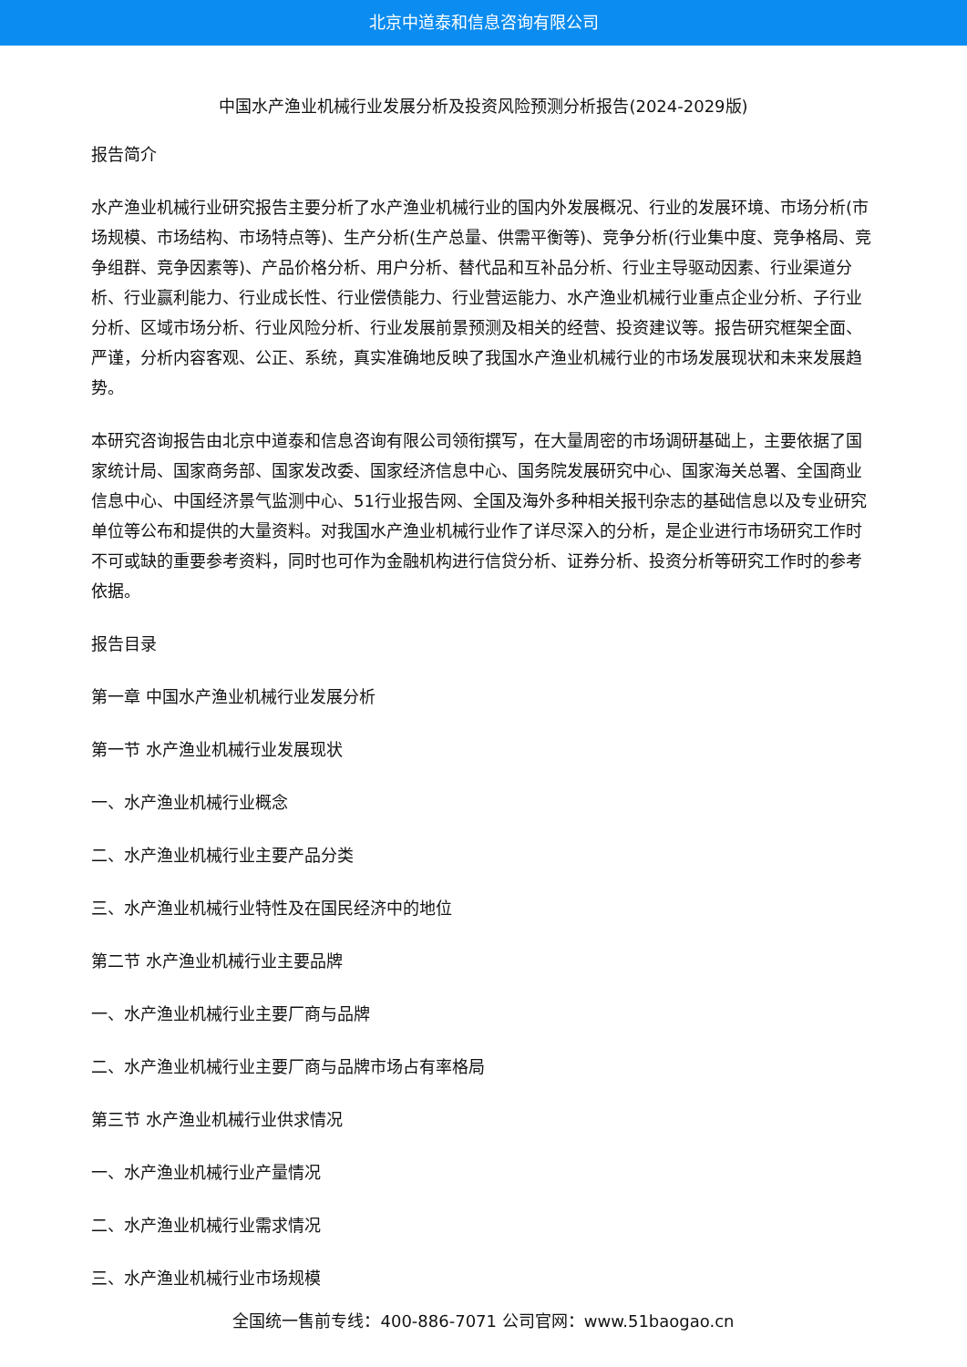北京中道泰和信息咨询有限公司
中国水产渔业机械行业发展分析及投资风险预测分析报告(2024-2029版)
报告简介
水产渔业机械行业研究报告主要分析了水产渔业机械行业的国内外发展概况、行业的发展环境、市场分析(市场规模、市场结构、市场特点等)、生产分析(生产总量、供需平衡等)、竞争分析(行业集中度、竞争格局、竞争组群、竞争因素等)、产品价格分析、用户分析、替代品和互补品分析、行业主导驱动因素、行业渠道分析、行业赢利能力、行业成长性、行业偿债能力、行业营运能力、水产渔业机械行业重点企业分析、子行业分析、区域市场分析、行业风险分析、行业发展前景预测及相关的经营、投资建议等。报告研究框架全面、严谨，分析内容客观、公正、系统，真实准确地反映了我国水产渔业机械行业的市场发展现状和未来发展趋势。
本研究咨询报告由北京中道泰和信息咨询有限公司领衔撰写，在大量周密的市场调研基础上，主要依据了国家统计局、国家商务部、国家发改委、国家经济信息中心、国务院发展研究中心、国家海关总署、全国商业信息中心、中国经济景气监测中心、51行业报告网、全国及海外多种相关报刊杂志的基础信息以及专业研究单位等公布和提供的大量资料。对我国水产渔业机械行业作了详尽深入的分析，是企业进行市场研究工作时不可或缺的重要参考资料，同时也可作为金融机构进行信贷分析、证券分析、投资分析等研究工作时的参考依据。
报告目录
第一章 中国水产渔业机械行业发展分析
第一节 水产渔业机械行业发展现状
一、水产渔业机械行业概念
二、水产渔业机械行业主要产品分类
三、水产渔业机械行业特性及在国民经济中的地位
第二节 水产渔业机械行业主要品牌
一、水产渔业机械行业主要厂商与品牌
二、水产渔业机械行业主要厂商与品牌市场占有率格局
第三节 水产渔业机械行业供求情况
一、水产渔业机械行业产量情况
二、水产渔业机械行业需求情况
三、水产渔业机械行业市场规模
全国统一售前专线：400-886-7071 公司官网：www.51baogao.cn